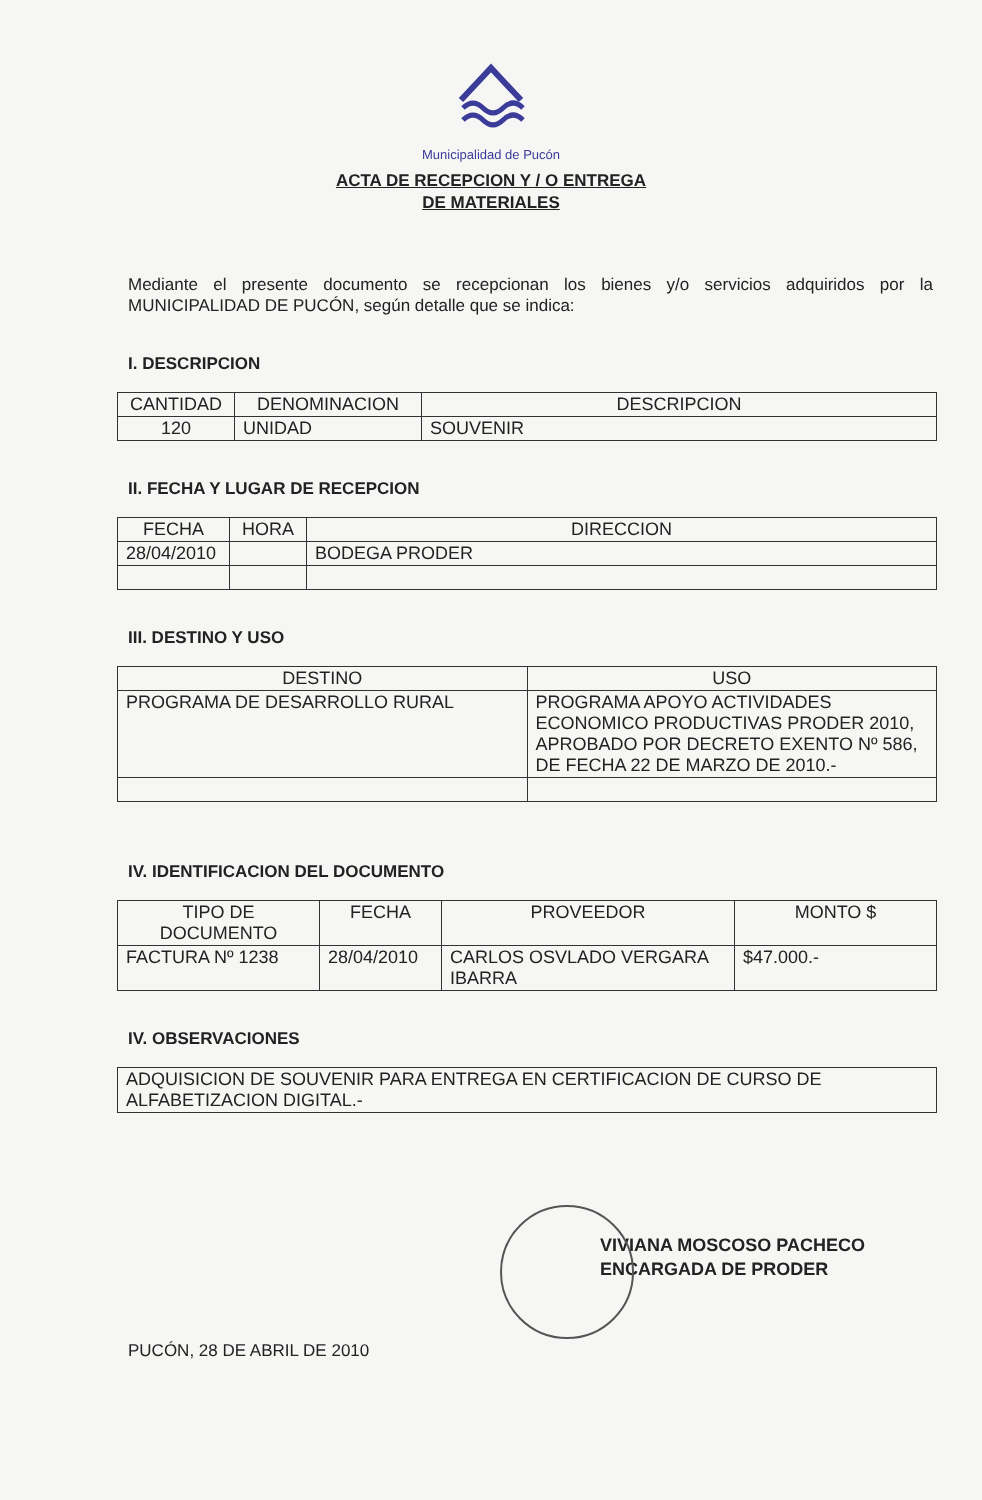Municipalidad de Pucón
ACTA DE RECEPCION Y / O ENTREGA
DE MATERIALES
Mediante el presente documento se recepcionan los bienes y/o servicios adquiridos por la MUNICIPALIDAD DE PUCÓN, según detalle que se indica:
I. DESCRIPCION
| CANTIDAD | DENOMINACION | DESCRIPCION |
| --- | --- | --- |
| 120 | UNIDAD | SOUVENIR |
II. FECHA Y LUGAR DE RECEPCION
| FECHA | HORA | DIRECCION |
| --- | --- | --- |
| 28/04/2010 | | BODEGA PRODER |
III. DESTINO Y USO
| DESTINO | USO |
| --- | --- |
| PROGRAMA DE DESARROLLO RURAL | PROGRAMA APOYO ACTIVIDADES ECONOMICO PRODUCTIVAS PRODER 2010, APROBADO POR DECRETO EXENTO Nº 586, DE FECHA 22 DE MARZO DE 2010.- |
IV. IDENTIFICACION DEL DOCUMENTO
| TIPO DE DOCUMENTO | FECHA | PROVEEDOR | MONTO $ |
| --- | --- | --- | --- |
| FACTURA Nº 1238 | 28/04/2010 | CARLOS OSVLADO VERGARA IBARRA | $47.000.- |
IV. OBSERVACIONES
| ADQUISICION DE SOUVENIR PARA ENTREGA EN CERTIFICACION DE CURSO DE ALFABETIZACION DIGITAL.- |
VIVIANA MOSCOSO PACHECO
ENCARGADA DE PRODER
PUCÓN, 28 DE ABRIL DE 2010